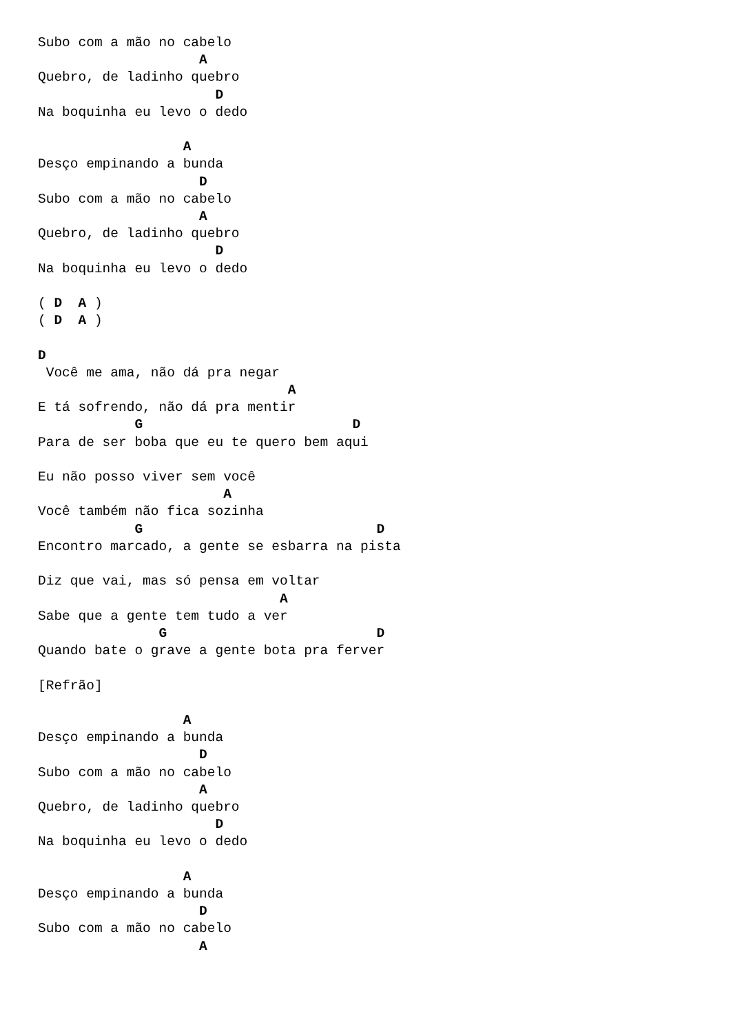Subo com a mão no cabelo
                    A
Quebro, de ladinho quebro
                      D
Na boquinha eu levo o dedo

                  A
Desço empinando a bunda
                    D
Subo com a mão no cabelo
                    A
Quebro, de ladinho quebro
                      D
Na boquinha eu levo o dedo

( D  A )
( D  A )

D
 Você me ama, não dá pra negar
                               A
E tá sofrendo, não dá pra mentir
            G                          D
Para de ser boba que eu te quero bem aqui

Eu não posso viver sem você
                       A
Você também não fica sozinha
            G                             D
Encontro marcado, a gente se esbarra na pista

Diz que vai, mas só pensa em voltar
                              A
Sabe que a gente tem tudo a ver
               G                          D
Quando bate o grave a gente bota pra ferver

[Refrão]

                  A
Desço empinando a bunda
                    D
Subo com a mão no cabelo
                    A
Quebro, de ladinho quebro
                      D
Na boquinha eu levo o dedo

                  A
Desço empinando a bunda
                    D
Subo com a mão no cabelo
                    A